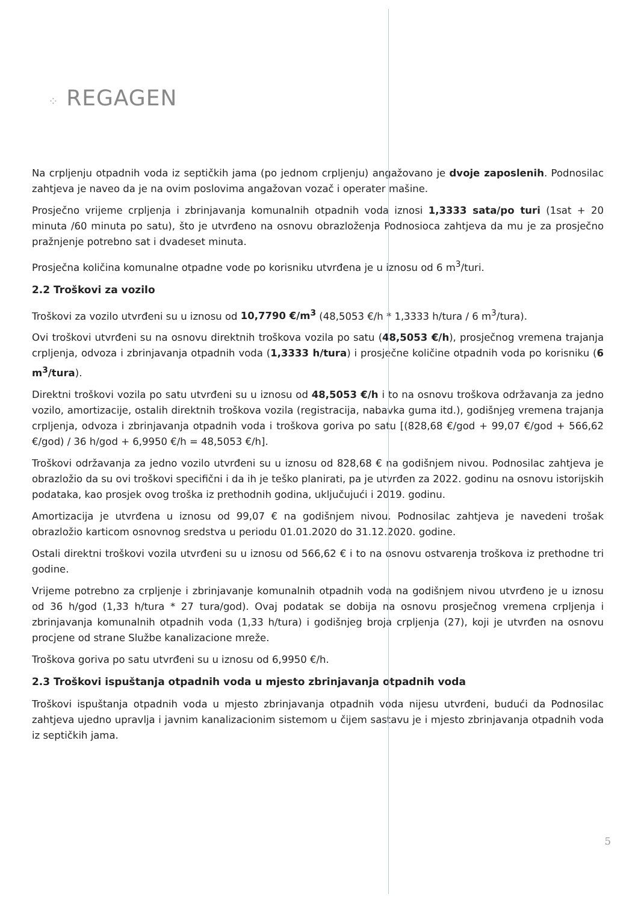⁘ REGAGEN
Na crpljenju otpadnih voda iz septičkih jama (po jednom crpljenju) angažovano je dvoje zaposlenih. Podnosilac zahtjeva je naveo da je na ovim poslovima angažovan vozač i operater mašine.
Prosječno vrijeme crpljenja i zbrinjavanja komunalnih otpadnih voda iznosi 1,3333 sata/po turi (1sat + 20 minuta /60 minuta po satu), što je utvrđeno na osnovu obrazloženja Podnosioca zahtjeva da mu je za prosječno pražnjenje potrebno sat i dvadeset minuta.
Prosječna količina komunalne otpadne vode po korisniku utvrđena je u iznosu od 6 m<sup>3</sup>/turi.
2.2 Troškovi za vozilo
Troškovi za vozilo utvrđeni su u iznosu od 10,7790 €/m<sup>3</sup> (48,5053 €/h * 1,3333 h/tura / 6 m<sup>3</sup>/tura).
Ovi troškovi utvrđeni su na osnovu direktnih troškova vozila po satu (48,5053 €/h), prosječnog vremena trajanja crpljenja, odvoza i zbrinjavanja otpadnih voda (1,3333 h/tura) i prosječne količine otpadnih voda po korisniku (6 m<sup>3</sup>/tura).
Direktni troškovi vozila po satu utvrđeni su u iznosu od 48,5053 €/h i to na osnovu troškova održavanja za jedno vozilo, amortizacije, ostalih direktnih troškova vozila (registracija, nabavka guma itd.), godišnjeg vremena trajanja crpljenja, odvoza i zbrinjavanja otpadnih voda i troškova goriva po satu [(828,68 €/god + 99,07 €/god + 566,62 €/god) / 36 h/god + 6,9950 €/h = 48,5053 €/h].
Troškovi održavanja za jedno vozilo utvrđeni su u iznosu od 828,68 € na godišnjem nivou. Podnosilac zahtjeva je obrazložio da su ovi troškovi specifični i da ih je teško planirati, pa je utvrđen za 2022. godinu na osnovu istorijskih podataka, kao prosjek ovog troška iz prethodnih godina, uključujući i 2019. godinu.
Amortizacija je utvrđena u iznosu od 99,07 € na godišnjem nivou. Podnosilac zahtjeva je navedeni trošak obrazložio karticom osnovnog sredstva u periodu 01.01.2020 do 31.12.2020. godine.
Ostali direktni troškovi vozila utvrđeni su u iznosu od 566,62 € i to na osnovu ostvarenja troškova iz prethodne tri godine.
Vrijeme potrebno za crpljenje i zbrinjavanje komunalnih otpadnih voda na godišnjem nivou utvrđeno je u iznosu od 36 h/god (1,33 h/tura * 27 tura/god). Ovaj podatak se dobija na osnovu prosječnog vremena crpljenja i zbrinjavanja komunalnih otpadnih voda (1,33 h/tura) i godišnjeg broja crpljenja (27), koji je utvrđen na osnovu procjene od strane Službe kanalizacione mreže.
Troškova goriva po satu utvrđeni su u iznosu od 6,9950 €/h.
2.3 Troškovi ispuštanja otpadnih voda u mjesto zbrinjavanja otpadnih voda
Troškovi ispuštanja otpadnih voda u mjesto zbrinjavanja otpadnih voda nijesu utvrđeni, budući da Podnosilac zahtjeva ujedno upravlja i javnim kanalizacionim sistemom u čijem sastavu je i mjesto zbrinjavanja otpadnih voda iz septičkih jama.
5